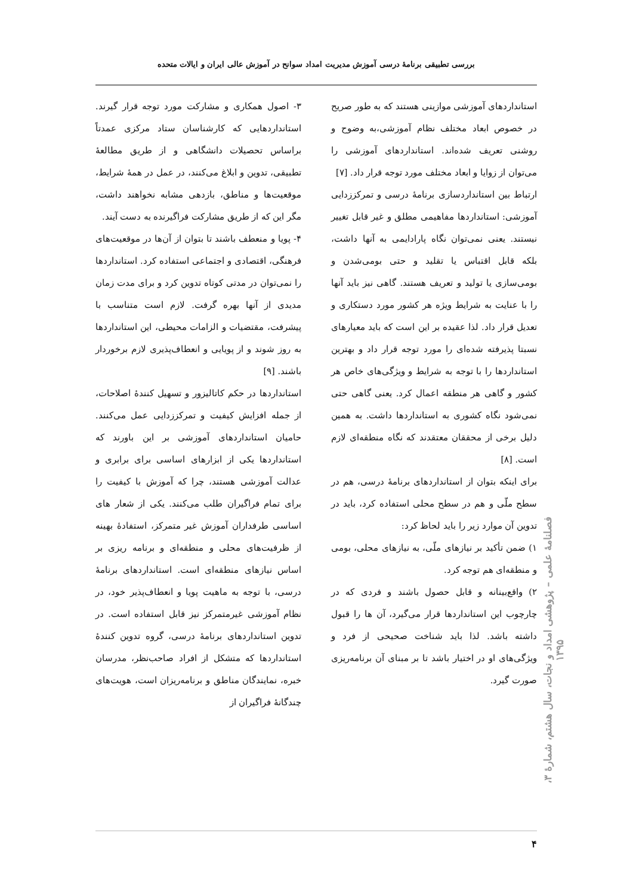بررسی تطبیقی برنامهٔ درسی آموزش مدیریت امداد سوانح در آموزش عالی ایران و ایالات متحده
استانداردهای آموزشی موازینی هستند که به طور صریح در خصوص ابعاد مختلف نظام آموزشی،به وضوح و روشنی تعریف شده‌اند. استانداردهای آموزشی را می‌توان از زوایا و ابعاد مختلف مورد توجه قرار داد. [۷]
ارتباط بین استانداردسازی برنامهٔ درسی و تمرکززدایی آموزشی: استانداردها مفاهیمی مطلق و غیر قابل تغییر نیستند. یعنی نمی‌توان نگاه پارادایمی به آنها داشت، بلکه قابل اقتباس یا تقلید و حتی بومی‌شدن و بومی‌سازی یا تولید و تعریف هستند. گاهی نیز باید آنها را با عنایت به شرایط ویژه هر کشور مورد دستکاری و تعدیل قرار داد. لذا عقیده بر این است که باید معیارهای نسبتا پذیرفته شده‌ای را مورد توجه قرار داد و بهترین استانداردها را با توجه به شرایط و ویژگی‌های خاص هر کشور و گاهی هر منطقه اعمال کرد. یعنی گاهی حتی نمی‌شود نگاه کشوری به استانداردها داشت. به همین دلیل برخی از محققان معتقدند که نگاه منطقه‌ای لازم است. [۸]
برای اینکه بتوان از استانداردهای برنامهٔ درسی، هم در سطح ملّی و هم در سطح محلی استفاده کرد، باید در تدوین آن موارد زیر را باید لحاظ کرد:
۱) ضمن تأکید بر نیازهای ملّی، به نیازهای محلی، بومی و منطقه‌ای هم توجه کرد.
۲) واقع‌بینانه و قابل حصول باشند و فردی که در چارچوب این استانداردها قرار می‌گیرد، آن ها را قبول داشته باشد. لذا باید شناخت صحیحی از فرد و ویژگی‌های او در اختیار باشد تا بر مبنای آن برنامه‌ریزی صورت گیرد.
۳- اصول همکاری و مشارکت مورد توجه قرار گیرند. استانداردهایی که کارشناسان ستاد مرکزی عمدتاً براساس تحصیلات دانشگاهی و از طریق مطالعهٔ تطبیقی، تدوین و ابلاغ می‌کنند، در عمل در همهٔ شرایط، موقعیت‌ها و مناطق، بازدهی مشابه نخواهند داشت، مگر این که از طریق مشارکت فراگیرنده به دست آیند.
۴- پویا و منعطف باشند تا بتوان از آن‌ها در موقعیت‌های فرهنگی، اقتصادی و اجتماعی استفاده کرد. استانداردها را نمی‌توان در مدتی کوتاه تدوین کرد و برای مدت زمان مدیدی از آنها بهره گرفت. لازم است متناسب با پیشرفت، مقتضیات و الزامات محیطی، این استانداردها به روز شوند و از پویایی و انعطاف‌پذیری لازم برخوردار باشند. [۹]
استانداردها در حکم کاتالیزور و تسهیل کنندهٔ اصلاحات، از جمله افزایش کیفیت و تمرکززدایی عمل می‌کنند. حامیان استانداردهای آموزشی بر این باورند که استانداردها یکی از ابزارهای اساسی برای برابری و عدالت آموزشی هستند، چرا که آموزش با کیفیت را برای تمام فراگیران طلب می‌کنند. یکی از شعار های اساسی طرفداران آموزش غیر متمرکز، استفادهٔ بهینه از ظرفیت‌های محلی و منطقه‌ای و برنامه ریزی بر اساس نیازهای منطقه‌ای است. استانداردهای برنامهٔ درسی، با توجه به ماهیت پویا و انعطاف‌پذیر خود، در نظام آموزشی غیرمتمرکز نیز قابل استفاده است. در تدوین استانداردهای برنامهٔ درسی، گروه تدوین کنندهٔ استانداردها که متشکل از افراد صاحب‌نظر، مدرسان خبره، نمایندگان مناطق و برنامه‌ریزان است، هویت‌های چندگانهٔ فراگیران از
فصلنامهٔ علمی – پژوهشی امداد و نجات، سال هشتم، شمارهٔ ۳، ۱۳۹۵
۴